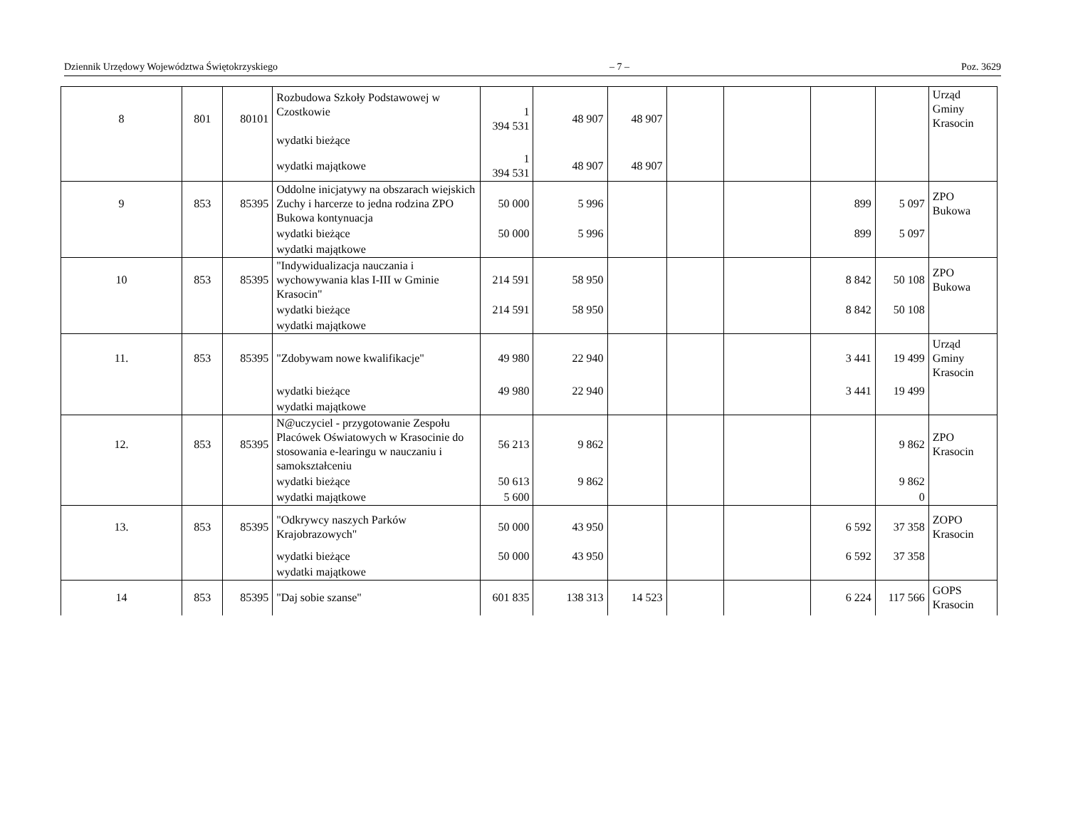Dziennik Urzędowy Województwa Świętokrzyskiego – 7 – Poz. 3629
| 8 | 801 | 80101 | Rozbudowa Szkoły Podstawowej w Czostkowie wydatki bieżące | 1 394 531 | 48 907 | 48 907 | | | | | Urząd Gminy Krasocin |
| | | | wydatki majątkowe | 1 394 531 | 48 907 | 48 907 | | | | | |
| 9 | 853 | 85395 | Oddolne inicjatywy na obszarach wiejskich Zuchy i harcerze to jedna rodzina ZPO Bukowa kontynuacja | 50 000 | 5 996 | | | | 899 | 5 097 | ZPO Bukowa |
| | | | wydatki bieżące | 50 000 | 5 996 | | | | 899 | 5 097 | |
| | | | wydatki majątkowe | | | | | | | | |
| 10 | 853 | 85395 | "Indywidualizacja nauczania i wychowywania klas I-III w Gminie Krasocin" | 214 591 | 58 950 | | | | 8 842 | 50 108 | ZPO Bukowa |
| | | | wydatki bieżące | 214 591 | 58 950 | | | | 8 842 | 50 108 | |
| | | | wydatki majątkowe | | | | | | | | |
| 11. | 853 | 85395 | "Zdobywam nowe kwalifikacje" | 49 980 | 22 940 | | | | 3 441 | 19 499 | Urząd Gminy Krasocin |
| | | | wydatki bieżące | 49 980 | 22 940 | | | | 3 441 | 19 499 | |
| | | | wydatki majątkowe | | | | | | | | |
| 12. | 853 | 85395 | N@uczyciel - przygotowanie Zespołu Placówek Oświatowych w Krasocinie do stosowania e-learingu w nauczaniu i samokształceniu | 56 213 | 9 862 | | | | | 9 862 | ZPO Krasocin |
| | | | wydatki bieżące | 50 613 | 9 862 | | | | | 9 862 | |
| | | | wydatki majątkowe | 5 600 | | | | | | 0 | |
| 13. | 853 | 85395 | "Odkrywcy naszych Parków Krajobrazowych" | 50 000 | 43 950 | | | | 6 592 | 37 358 | ZOPO Krasocin |
| | | | wydatki bieżące | 50 000 | 43 950 | | | | 6 592 | 37 358 | |
| | | | wydatki majątkowe | | | | | | | | |
| 14 | 853 | 85395 | "Daj sobie szanse" | 601 835 | 138 313 | 14 523 | | | 6 224 | 117 566 | GOPS Krasocin |